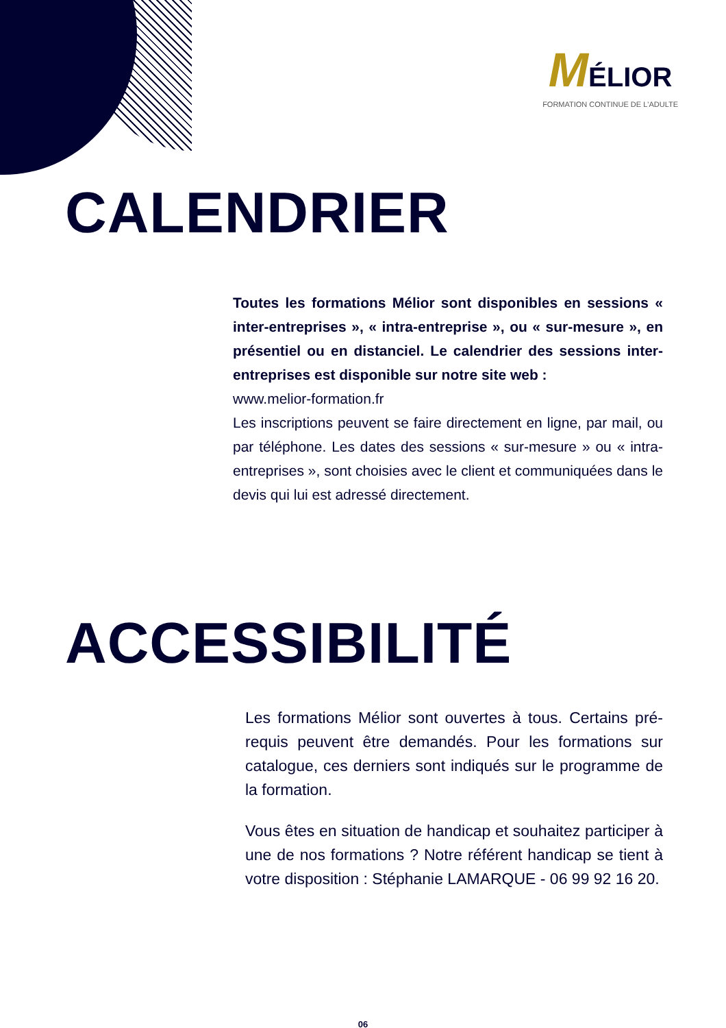MÉLIOR
FORMATION CONTINUE DE L'ADULTE
CALENDRIER
Toutes les formations Mélior sont disponibles en sessions « inter-entreprises », « intra-entreprise », ou « sur-mesure », en présentiel ou en distanciel. Le calendrier des sessions inter-entreprises est disponible sur notre site web :
www.melior-formation.fr
Les inscriptions peuvent se faire directement en ligne, par mail, ou par téléphone. Les dates des sessions « sur-mesure » ou « intra-entreprises », sont choisies avec le client et communiquées dans le devis qui lui est adressé directement.
ACCESSIBILITÉ
Les formations Mélior sont ouvertes à tous. Certains pré-requis peuvent être demandés. Pour les formations sur catalogue, ces derniers sont indiqués sur le programme de la formation.
Vous êtes en situation de handicap et souhaitez participer à une de nos formations ? Notre référent handicap se tient à votre disposition : Stéphanie LAMARQUE - 06 99 92 16 20.
06